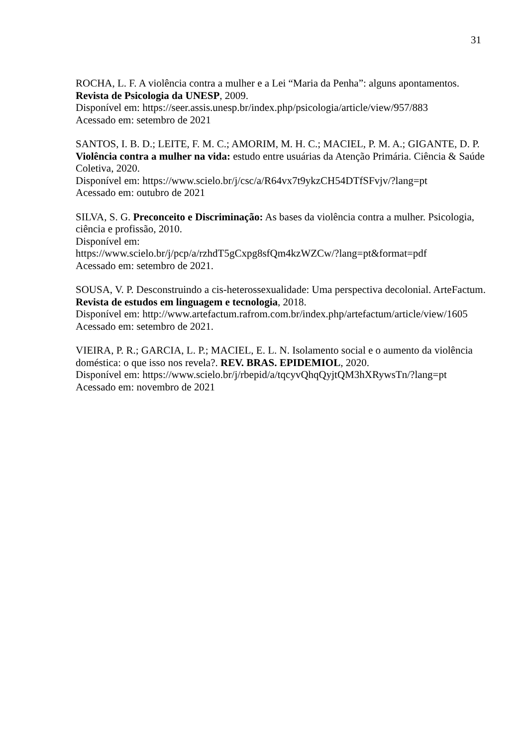31
ROCHA, L. F. A violência contra a mulher e a Lei “Maria da Penha”: alguns apontamentos. Revista de Psicologia da UNESP, 2009.
Disponível em: https://seer.assis.unesp.br/index.php/psicologia/article/view/957/883
Acessado em: setembro de 2021
SANTOS, I. B. D.; LEITE, F. M. C.; AMORIM, M. H. C.; MACIEL, P. M. A.; GIGANTE, D. P. Violência contra a mulher na vida: estudo entre usuárias da Atenção Primária. Ciência & Saúde Coletiva, 2020.
Disponível em: https://www.scielo.br/j/csc/a/R64vx7t9ykzCH54DTfSFvjv/?lang=pt
Acessado em: outubro de 2021
SILVA, S. G. Preconceito e Discriminação: As bases da violência contra a mulher. Psicologia, ciência e profissão, 2010.
Disponível em:
https://www.scielo.br/j/pcp/a/rzhdT5gCxpg8sfQm4kzWZCw/?lang=pt&format=pdf
Acessado em: setembro de 2021.
SOUSA, V. P. Desconstruindo a cis-heterossexualidade: Uma perspectiva decolonial. ArteFactum. Revista de estudos em linguagem e tecnologia, 2018.
Disponível em: http://www.artefactum.rafrom.com.br/index.php/artefactum/article/view/1605
Acessado em: setembro de 2021.
VIEIRA, P. R.; GARCIA, L. P.; MACIEL, E. L. N. Isolamento social e o aumento da violência doméstica: o que isso nos revela?. REV. BRAS. EPIDEMIOL, 2020.
Disponível em: https://www.scielo.br/j/rbepid/a/tqcyvQhqQyjtQM3hXRywsTn/?lang=pt
Acessado em: novembro de 2021